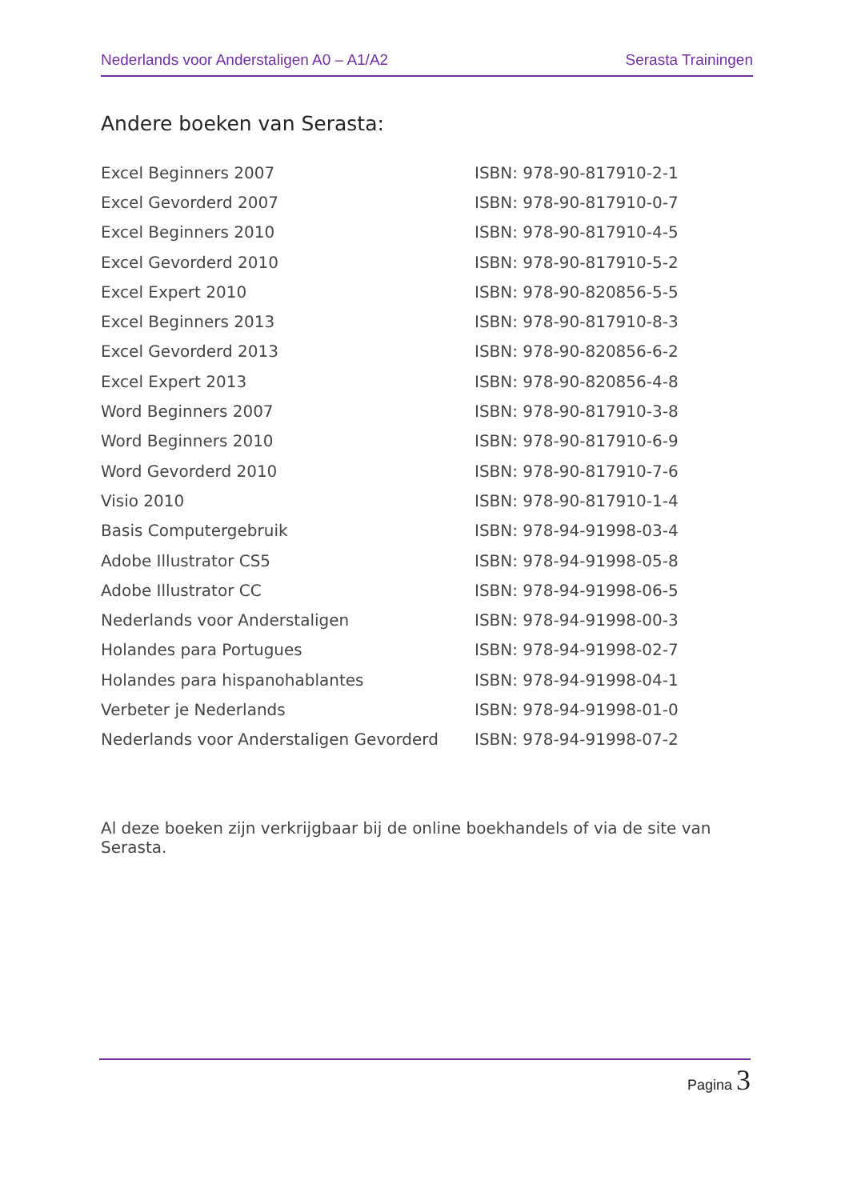Nederlands voor Anderstaligen A0 – A1/A2 Serasta Trainingen
Andere boeken van Serasta:
| Excel Beginners 2007 | ISBN: 978-90-817910-2-1 |
| Excel Gevorderd 2007 | ISBN: 978-90-817910-0-7 |
| Excel Beginners 2010 | ISBN: 978-90-817910-4-5 |
| Excel Gevorderd 2010 | ISBN: 978-90-817910-5-2 |
| Excel Expert 2010 | ISBN: 978-90-820856-5-5 |
| Excel Beginners 2013 | ISBN: 978-90-817910-8-3 |
| Excel Gevorderd 2013 | ISBN: 978-90-820856-6-2 |
| Excel Expert 2013 | ISBN: 978-90-820856-4-8 |
| Word Beginners 2007 | ISBN: 978-90-817910-3-8 |
| Word Beginners 2010 | ISBN: 978-90-817910-6-9 |
| Word Gevorderd 2010 | ISBN: 978-90-817910-7-6 |
| Visio 2010 | ISBN: 978-90-817910-1-4 |
| Basis Computergebruik | ISBN: 978-94-91998-03-4 |
| Adobe Illustrator CS5 | ISBN: 978-94-91998-05-8 |
| Adobe Illustrator CC | ISBN: 978-94-91998-06-5 |
| Nederlands voor Anderstaligen | ISBN: 978-94-91998-00-3 |
| Holandes para Portugues | ISBN: 978-94-91998-02-7 |
| Holandes para hispanohablantes | ISBN: 978-94-91998-04-1 |
| Verbeter je Nederlands | ISBN: 978-94-91998-01-0 |
| Nederlands voor Anderstaligen Gevorderd | ISBN: 978-94-91998-07-2 |
Al deze boeken zijn verkrijgbaar bij de online boekhandels of via de site van Serasta.
Pagina 3